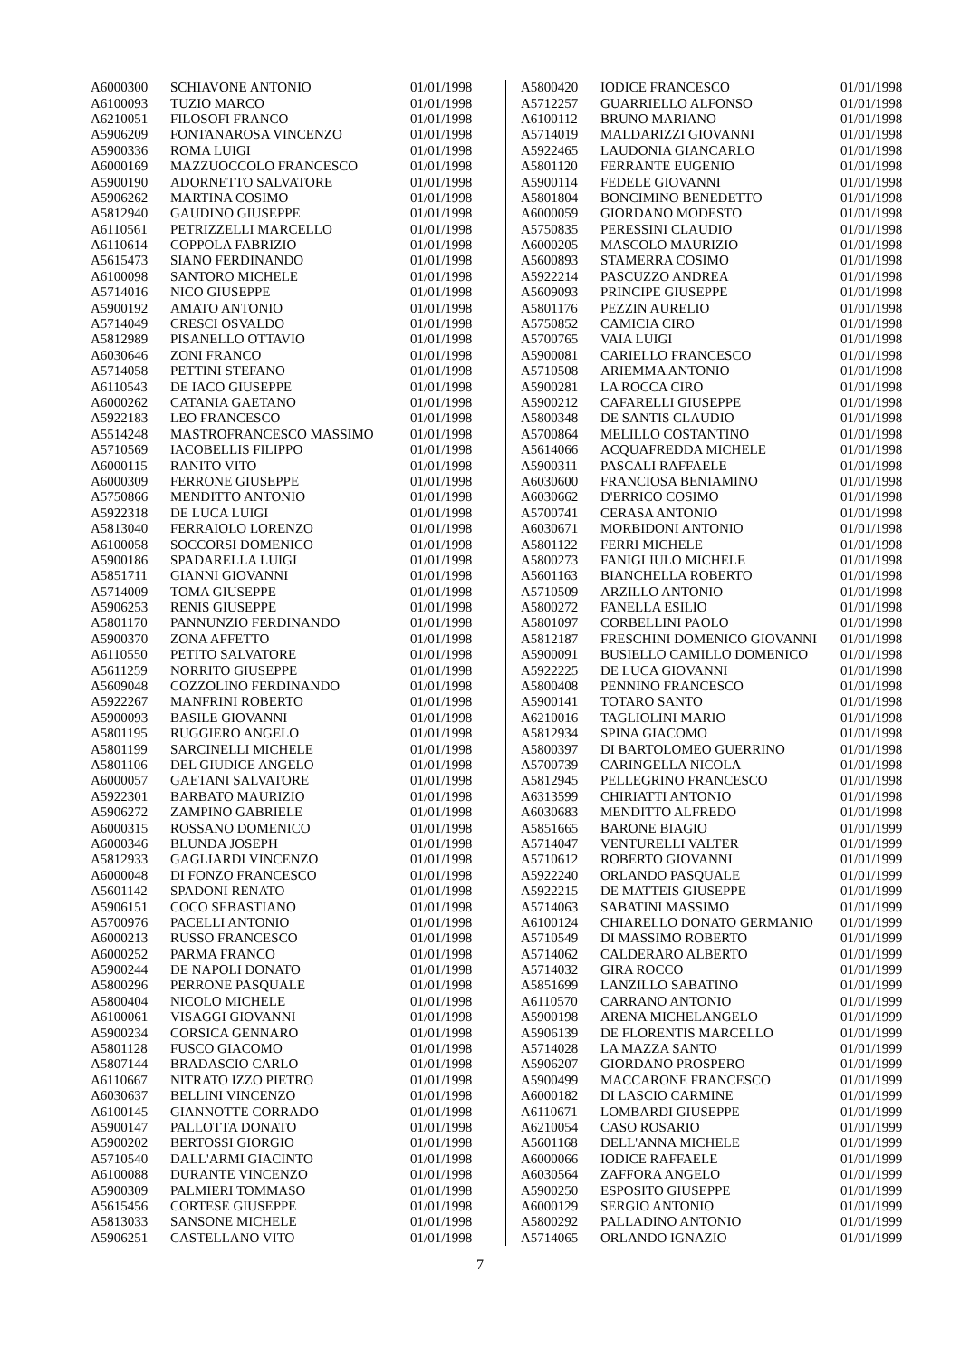| A6000300 | SCHIAVONE ANTONIO | 01/01/1998 |
| A6100093 | TUZIO MARCO | 01/01/1998 |
| A6210051 | FILOSOFI FRANCO | 01/01/1998 |
| A5906209 | FONTANAROSA VINCENZO | 01/01/1998 |
| A5900336 | ROMA LUIGI | 01/01/1998 |
| A6000169 | MAZZUOCCOLO FRANCESCO | 01/01/1998 |
| A5900190 | ADORNETTO SALVATORE | 01/01/1998 |
| A5906262 | MARTINA COSIMO | 01/01/1998 |
| A5812940 | GAUDINO GIUSEPPE | 01/01/1998 |
| A6110561 | PETRIZZELLI MARCELLO | 01/01/1998 |
| A6110614 | COPPOLA FABRIZIO | 01/01/1998 |
| A5615473 | SIANO FERDINANDO | 01/01/1998 |
| A6100098 | SANTORO MICHELE | 01/01/1998 |
| A5714016 | NICO GIUSEPPE | 01/01/1998 |
| A5900192 | AMATO ANTONIO | 01/01/1998 |
| A5714049 | CRESCI OSVALDO | 01/01/1998 |
| A5812989 | PISANELLO OTTAVIO | 01/01/1998 |
| A6030646 | ZONI FRANCO | 01/01/1998 |
| A5714058 | PETTINI STEFANO | 01/01/1998 |
| A6110543 | DE IACO GIUSEPPE | 01/01/1998 |
| A6000262 | CATANIA GAETANO | 01/01/1998 |
| A5922183 | LEO FRANCESCO | 01/01/1998 |
| A5514248 | MASTROFRANCESCO MASSIMO | 01/01/1998 |
| A5710569 | IACOBELLIS FILIPPO | 01/01/1998 |
| A6000115 | RANITO VITO | 01/01/1998 |
| A6000309 | FERRONE GIUSEPPE | 01/01/1998 |
| A5750866 | MENDITTO ANTONIO | 01/01/1998 |
| A5922318 | DE LUCA LUIGI | 01/01/1998 |
| A5813040 | FERRAIOLO LORENZO | 01/01/1998 |
| A6100058 | SOCCORSI DOMENICO | 01/01/1998 |
| A5900186 | SPADARELLA LUIGI | 01/01/1998 |
| A5851711 | GIANNI GIOVANNI | 01/01/1998 |
| A5714009 | TOMA GIUSEPPE | 01/01/1998 |
| A5906253 | RENIS GIUSEPPE | 01/01/1998 |
| A5801170 | PANNUNZIO FERDINANDO | 01/01/1998 |
| A5900370 | ZONA AFFETTO | 01/01/1998 |
| A6110550 | PETITO SALVATORE | 01/01/1998 |
| A5611259 | NORRITO GIUSEPPE | 01/01/1998 |
| A5609048 | COZZOLINO FERDINANDO | 01/01/1998 |
| A5922267 | MANFRINI ROBERTO | 01/01/1998 |
| A5900093 | BASILE GIOVANNI | 01/01/1998 |
| A5801195 | RUGGIERO ANGELO | 01/01/1998 |
| A5801199 | SARCINELLI MICHELE | 01/01/1998 |
| A5801106 | DEL GIUDICE ANGELO | 01/01/1998 |
| A6000057 | GAETANI SALVATORE | 01/01/1998 |
| A5922301 | BARBATO MAURIZIO | 01/01/1998 |
| A5906272 | ZAMPINO GABRIELE | 01/01/1998 |
| A6000315 | ROSSANO DOMENICO | 01/01/1998 |
| A6000346 | BLUNDA JOSEPH | 01/01/1998 |
| A5812933 | GAGLIARDI VINCENZO | 01/01/1998 |
| A6000048 | DI FONZO FRANCESCO | 01/01/1998 |
| A5601142 | SPADONI RENATO | 01/01/1998 |
| A5906151 | COCO SEBASTIANO | 01/01/1998 |
| A5700976 | PACELLI ANTONIO | 01/01/1998 |
| A6000213 | RUSSO FRANCESCO | 01/01/1998 |
| A6000252 | PARMA FRANCO | 01/01/1998 |
| A5900244 | DE NAPOLI DONATO | 01/01/1998 |
| A5800296 | PERRONE PASQUALE | 01/01/1998 |
| A5800404 | NICOLO MICHELE | 01/01/1998 |
| A6100061 | VISAGGI GIOVANNI | 01/01/1998 |
| A5900234 | CORSICA GENNARO | 01/01/1998 |
| A5801128 | FUSCO GIACOMO | 01/01/1998 |
| A5807144 | BRADASCIO CARLO | 01/01/1998 |
| A6110667 | NITRATO IZZO PIETRO | 01/01/1998 |
| A6030637 | BELLINI VINCENZO | 01/01/1998 |
| A6100145 | GIANNOTTE CORRADO | 01/01/1998 |
| A5900147 | PALLOTTA DONATO | 01/01/1998 |
| A5900202 | BERTOSSI GIORGIO | 01/01/1998 |
| A5710540 | DALL'ARMI GIACINTO | 01/01/1998 |
| A6100088 | DURANTE VINCENZO | 01/01/1998 |
| A5900309 | PALMIERI TOMMASO | 01/01/1998 |
| A5615456 | CORTESE GIUSEPPE | 01/01/1998 |
| A5813033 | SANSONE MICHELE | 01/01/1998 |
| A5906251 | CASTELLANO VITO | 01/01/1998 |
| A5800420 | IODICE FRANCESCO | 01/01/1998 |
| A5712257 | GUARRIELLO ALFONSO | 01/01/1998 |
| A6100112 | BRUNO MARIANO | 01/01/1998 |
| A5714019 | MALDARIZZI GIOVANNI | 01/01/1998 |
| A5922465 | LAUDONIA GIANCARLO | 01/01/1998 |
| A5801120 | FERRANTE EUGENIO | 01/01/1998 |
| A5900114 | FEDELE GIOVANNI | 01/01/1998 |
| A5801804 | BONCIMINO BENEDETTO | 01/01/1998 |
| A6000059 | GIORDANO MODESTO | 01/01/1998 |
| A5750835 | PERESSINI CLAUDIO | 01/01/1998 |
| A6000205 | MASCOLO MAURIZIO | 01/01/1998 |
| A5600893 | STAMERRA COSIMO | 01/01/1998 |
| A5922214 | PASCUZZO ANDREA | 01/01/1998 |
| A5609093 | PRINCIPE GIUSEPPE | 01/01/1998 |
| A5801176 | PEZZIN AURELIO | 01/01/1998 |
| A5750852 | CAMICIA CIRO | 01/01/1998 |
| A5700765 | VAIA LUIGI | 01/01/1998 |
| A5900081 | CARIELLO FRANCESCO | 01/01/1998 |
| A5710508 | ARIEMMA ANTONIO | 01/01/1998 |
| A5900281 | LA ROCCA CIRO | 01/01/1998 |
| A5900212 | CAFARELLI GIUSEPPE | 01/01/1998 |
| A5800348 | DE SANTIS CLAUDIO | 01/01/1998 |
| A5700864 | MELILLO COSTANTINO | 01/01/1998 |
| A5614066 | ACQUAFREDDA MICHELE | 01/01/1998 |
| A5900311 | PASCALI RAFFAELE | 01/01/1998 |
| A6030600 | FRANCIOSA BENIAMINO | 01/01/1998 |
| A6030662 | D'ERRICO COSIMO | 01/01/1998 |
| A5700741 | CERASA ANTONIO | 01/01/1998 |
| A6030671 | MORBIDONI ANTONIO | 01/01/1998 |
| A5801122 | FERRI MICHELE | 01/01/1998 |
| A5800273 | FANIGLIULO MICHELE | 01/01/1998 |
| A5601163 | BIANCHELLA ROBERTO | 01/01/1998 |
| A5710509 | ARZILLO ANTONIO | 01/01/1998 |
| A5800272 | FANELLA ESILIO | 01/01/1998 |
| A5801097 | CORBELLINI PAOLO | 01/01/1998 |
| A5812187 | FRESCHINI DOMENICO GIOVANNI | 01/01/1998 |
| A5900091 | BUSIELLO CAMILLO DOMENICO | 01/01/1998 |
| A5922225 | DE LUCA GIOVANNI | 01/01/1998 |
| A5800408 | PENNINO FRANCESCO | 01/01/1998 |
| A5900141 | TOTARO SANTO | 01/01/1998 |
| A6210016 | TAGLIOLINI MARIO | 01/01/1998 |
| A5812934 | SPINA GIACOMO | 01/01/1998 |
| A5800397 | DI BARTOLOMEO GUERRINO | 01/01/1998 |
| A5700739 | CARINGELLA NICOLA | 01/01/1998 |
| A5812945 | PELLEGRINO FRANCESCO | 01/01/1998 |
| A6313599 | CHIRIATTI ANTONIO | 01/01/1998 |
| A6030683 | MENDITTO ALFREDO | 01/01/1998 |
| A5851665 | BARONE BIAGIO | 01/01/1999 |
| A5714047 | VENTURELLI VALTER | 01/01/1999 |
| A5710612 | ROBERTO GIOVANNI | 01/01/1999 |
| A5922240 | ORLANDO PASQUALE | 01/01/1999 |
| A5922215 | DE MATTEIS GIUSEPPE | 01/01/1999 |
| A5714063 | SABATINI MASSIMO | 01/01/1999 |
| A6100124 | CHIARELLO DONATO GERMANIO | 01/01/1999 |
| A5710549 | DI MASSIMO ROBERTO | 01/01/1999 |
| A5714062 | CALDERARO ALBERTO | 01/01/1999 |
| A5714032 | GIRA ROCCO | 01/01/1999 |
| A5851699 | LANZILLO SABATINO | 01/01/1999 |
| A6110570 | CARRANO ANTONIO | 01/01/1999 |
| A5900198 | ARENA MICHELANGELO | 01/01/1999 |
| A5906139 | DE FLORENTIS MARCELLO | 01/01/1999 |
| A5714028 | LA MAZZA SANTO | 01/01/1999 |
| A5906207 | GIORDANO PROSPERO | 01/01/1999 |
| A5900499 | MACCARONE FRANCESCO | 01/01/1999 |
| A6000182 | DI LASCIO CARMINE | 01/01/1999 |
| A6110671 | LOMBARDI GIUSEPPE | 01/01/1999 |
| A6210054 | CASO ROSARIO | 01/01/1999 |
| A5601168 | DELL'ANNA MICHELE | 01/01/1999 |
| A6000066 | IODICE RAFFAELE | 01/01/1999 |
| A6030564 | ZAFFORA ANGELO | 01/01/1999 |
| A5900250 | ESPOSITO GIUSEPPE | 01/01/1999 |
| A6000129 | SERGIO ANTONIO | 01/01/1999 |
| A5800292 | PALLADINO ANTONIO | 01/01/1999 |
| A5714065 | ORLANDO IGNAZIO | 01/01/1999 |
7